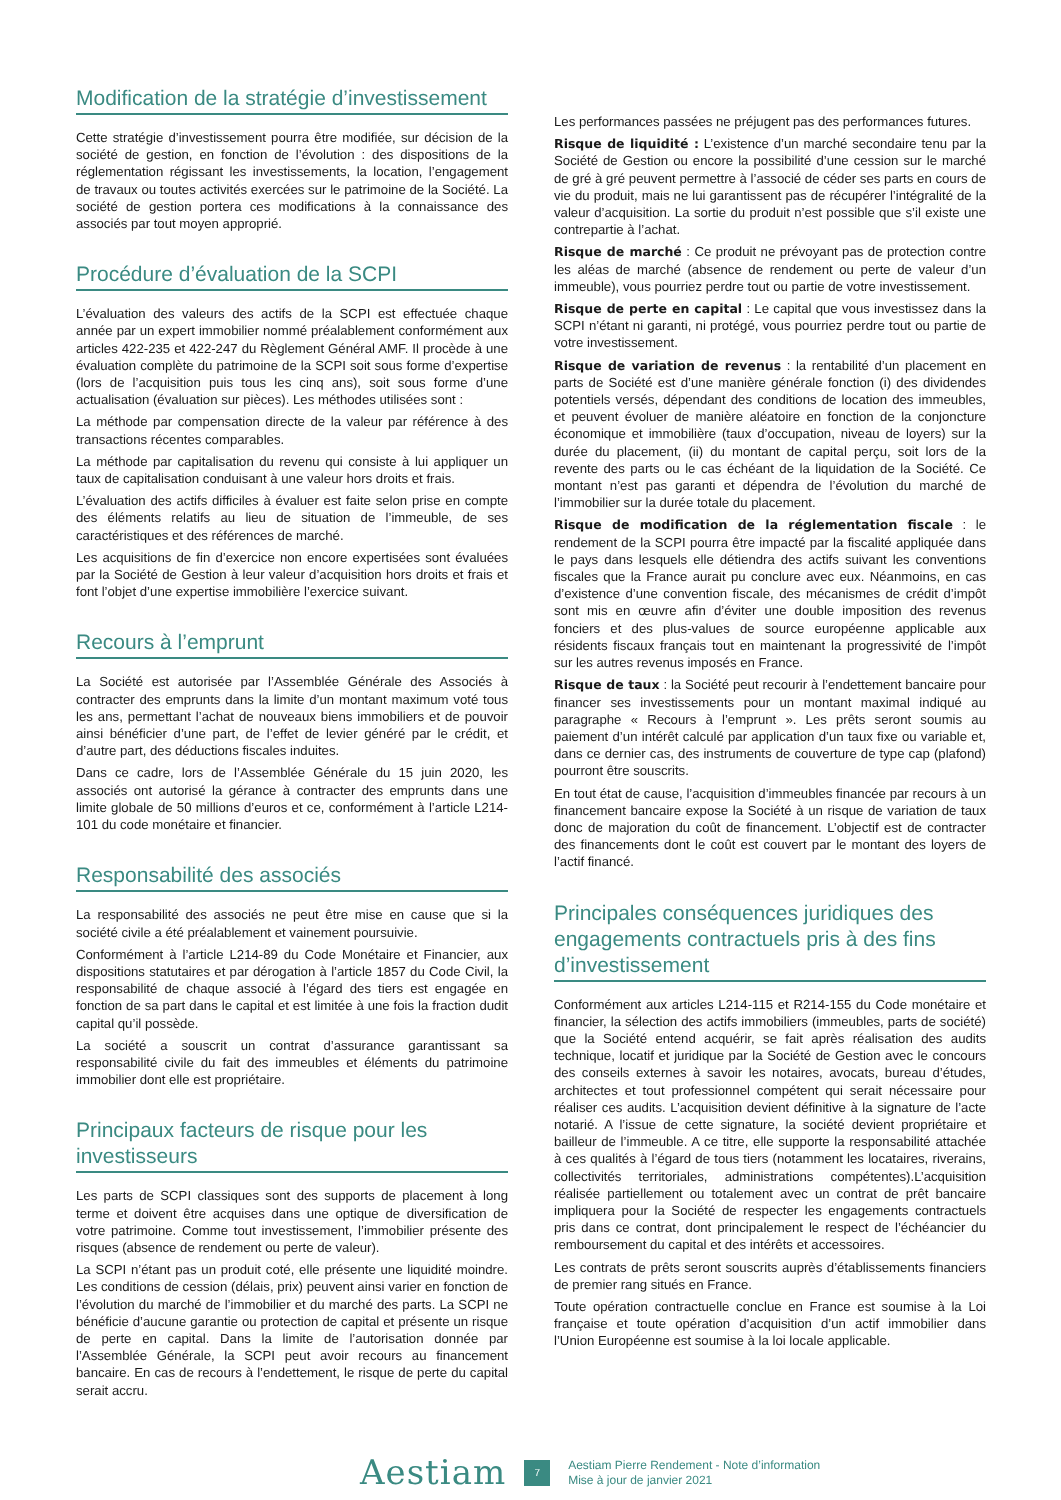Modification de la stratégie d’investissement
Cette stratégie d’investissement pourra être modifiée, sur décision de la société de gestion, en fonction de l’évolution : des dispositions de la réglementation régissant les investissements, la location, l’engagement de travaux ou toutes activités exercées sur le patrimoine de la Société. La société de gestion portera ces modifications à la connaissance des associés par tout moyen approprié.
Procédure d’évaluation de la SCPI
L’évaluation des valeurs des actifs de la SCPI est effectuée chaque année par un expert immobilier nommé préalablement conformément aux articles 422-235 et 422-247 du Règlement Général AMF. Il procède à une évaluation complète du patrimoine de la SCPI soit sous forme d’expertise (lors de l’acquisition puis tous les cinq ans), soit sous forme d’une actualisation (évaluation sur pièces). Les méthodes utilisées sont :
La méthode par compensation directe de la valeur par référence à des transactions récentes comparables.
La méthode par capitalisation du revenu qui consiste à lui appliquer un taux de capitalisation conduisant à une valeur hors droits et frais.
L’évaluation des actifs difficiles à évaluer est faite selon prise en compte des éléments relatifs au lieu de situation de l’immeuble, de ses caractéristiques et des références de marché.
Les acquisitions de fin d’exercice non encore expertisées sont évaluées par la Société de Gestion à leur valeur d’acquisition hors droits et frais et font l’objet d’une expertise immobilière l’exercice suivant.
Recours à l’emprunt
La Société est autorisée par l’Assemblée Générale des Associés à contracter des emprunts dans la limite d’un montant maximum voté tous les ans, permettant l’achat de nouveaux biens immobiliers et de pouvoir ainsi bénéficier d’une part, de l’effet de levier généré par le crédit, et d’autre part, des déductions fiscales induites.
Dans ce cadre, lors de l’Assemblée Générale du 15 juin 2020, les associés ont autorisé la gérance à contracter des emprunts dans une limite globale de 50 millions d’euros et ce, conformément à l’article L214-101 du code monétaire et financier.
Responsabilité des associés
La responsabilité des associés ne peut être mise en cause que si la société civile a été préalablement et vainement poursuivie.
Conformément à l’article L214-89 du Code Monétaire et Financier, aux dispositions statutaires et par dérogation à l’article 1857 du Code Civil, la responsabilité de chaque associé à l’égard des tiers est engagée en fonction de sa part dans le capital et est limitée à une fois la fraction dudit capital qu’il possède.
La société a souscrit un contrat d’assurance garantissant sa responsabilité civile du fait des immeubles et éléments du patrimoine immobilier dont elle est propriétaire.
Principaux facteurs de risque pour les investisseurs
Les parts de SCPI classiques sont des supports de placement à long terme et doivent être acquises dans une optique de diversification de votre patrimoine. Comme tout investissement, l’immobilier présente des risques (absence de rendement ou perte de valeur).
La SCPI n’étant pas un produit coté, elle présente une liquidité moindre. Les conditions de cession (délais, prix) peuvent ainsi varier en fonction de l’évolution du marché de l’immobilier et du marché des parts. La SCPI ne bénéficie d’aucune garantie ou protection de capital et présente un risque de perte en capital. Dans la limite de l’autorisation donnée par l’Assemblée Générale, la SCPI peut avoir recours au financement bancaire. En cas de recours à l’endettement, le risque de perte du capital serait accru.
Les performances passées ne préjugent pas des performances futures.
Risque de liquidité : L’existence d’un marché secondaire tenu par la Société de Gestion ou encore la possibilité d’une cession sur le marché de gré à gré peuvent permettre à l’associé de céder ses parts en cours de vie du produit, mais ne lui garantissent pas de récupérer l’intégralité de la valeur d’acquisition. La sortie du produit n’est possible que s’il existe une contrepartie à l’achat.
Risque de marché : Ce produit ne prévoyant pas de protection contre les aléas de marché (absence de rendement ou perte de valeur d’un immeuble), vous pourriez perdre tout ou partie de votre investissement.
Risque de perte en capital : Le capital que vous investissez dans la SCPI n’étant ni garanti, ni protégé, vous pourriez perdre tout ou partie de votre investissement.
Risque de variation de revenus : la rentabilité d’un placement en parts de Société est d’une manière générale fonction (i) des dividendes potentiels versés, dépendant des conditions de location des immeubles, et peuvent évoluer de manière aléatoire en fonction de la conjoncture économique et immobilière (taux d’occupation, niveau de loyers) sur la durée du placement, (ii) du montant de capital perçu, soit lors de la revente des parts ou le cas échéant de la liquidation de la Société. Ce montant n’est pas garanti et dépendra de l’évolution du marché de l’immobilier sur la durée totale du placement.
Risque de modification de la réglementation fiscale : le rendement de la SCPI pourra être impacté par la fiscalité appliquée dans le pays dans lesquels elle détiendra des actifs suivant les conventions fiscales que la France aurait pu conclure avec eux. Néanmoins, en cas d’existence d’une convention fiscale, des mécanismes de crédit d’impôt sont mis en œuvre afin d’éviter une double imposition des revenus fonciers et des plus-values de source européenne applicable aux résidents fiscaux français tout en maintenant la progressivité de l’impôt sur les autres revenus imposés en France.
Risque de taux : la Société peut recourir à l’endettement bancaire pour financer ses investissements pour un montant maximal indiqué au paragraphe « Recours à l’emprunt ». Les prêts seront soumis au paiement d’un intérêt calculé par application d’un taux fixe ou variable et, dans ce dernier cas, des instruments de couverture de type cap (plafond) pourront être souscrits.
En tout état de cause, l’acquisition d’immeubles financée par recours à un financement bancaire expose la Société à un risque de variation de taux donc de majoration du coût de financement. L’objectif est de contracter des financements dont le coût est couvert par le montant des loyers de l’actif financé.
Principales conséquences juridiques des engagements contractuels pris à des fins d’investissement
Conformément aux articles L214-115 et R214-155 du Code monétaire et financier, la sélection des actifs immobiliers (immeubles, parts de société) que la Société entend acquérir, se fait après réalisation des audits technique, locatif et juridique par la Société de Gestion avec le concours des conseils externes à savoir les notaires, avocats, bureau d’études, architectes et tout professionnel compétent qui serait nécessaire pour réaliser ces audits. L’acquisition devient définitive à la signature de l’acte notarié. A l’issue de cette signature, la société devient propriétaire et bailleur de l’immeuble. A ce titre, elle supporte la responsabilité attachée à ces qualités à l’égard de tous tiers (notamment les locataires, riverains, collectivités territoriales, administrations compétentes).L’acquisition réalisée partiellement ou totalement avec un contrat de prêt bancaire impliquera pour la Société de respecter les engagements contractuels pris dans ce contrat, dont principalement le respect de l’échéancier du remboursement du capital et des intérêts et accessoires.
Les contrats de prêts seront souscrits auprès d’établissements financiers de premier rang situés en France.
Toute opération contractuelle conclue en France est soumise à la Loi française et toute opération d’acquisition d’un actif immobilier dans l’Union Européenne est soumise à la loi locale applicable.
Aestiam
7
Aestiam Pierre Rendement - Note d’information
Mise à jour de janvier 2021